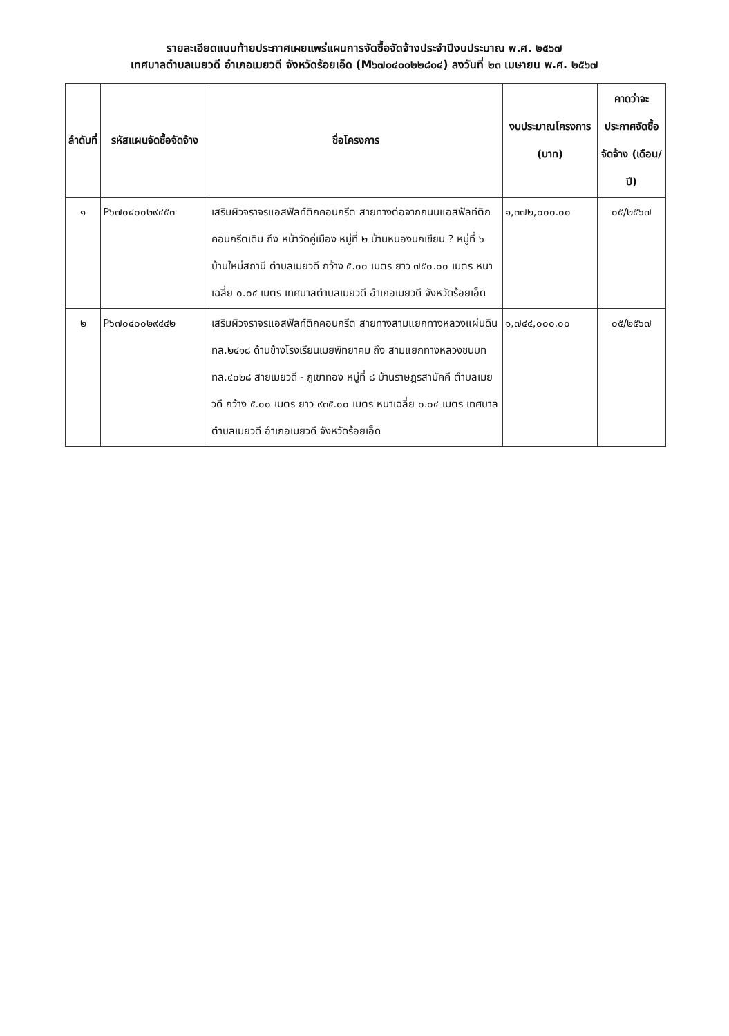รายละเอียดแนบท้ายประกาศเผยแพร่แผนการจัดซื้อจัดจ้างประจำปีงบประมาณ พ.ศ. ๒๕๖๗
เทศบาลตำบลเมยวดี อำเภอเมยวดี จังหวัดร้อยเอ็ด (M๖๗๐๔๐๐๒๒๘๐๔) ลงวันที่ ๒๓ เมษายน พ.ศ. ๒๕๖๗
| ลำดับที่ | รหัสแผนจัดซื้อจัดจ้าง | ชื่อโครงการ | งบประมาณโครงการ (บาท) | คาดว่าจะประกาศจัดซื้อจัดจ้าง (เดือน/ปี) |
| --- | --- | --- | --- | --- |
| ๑ | P๖๗๐๔๐๐๒๙๔๕๓ | เสริมผิวจราจรแอสฟัลท์ติกคอนกรีต สายทางต่อจากถนนแอสฟัลท์ติกคอนกรีตเดิม ถึง หน้าวัดคู่เมือง หมู่ที่ ๒ บ้านหนองนกเขียน ? หมู่ที่ ๖ บ้านใหม่สถานี ตำบลเมยวดี กว้าง ๕.๐๐ เมตร ยาว ๗๕๐.๐๐ เมตร หนาเฉลี่ย ๐.๐๔ เมตร เทศบาลตำบลเมยวดี อำเภอเมยวดี จังหวัดร้อยเอ็ด | ๑,๓๗๒,๐๐๐.๐๐ | ๐๕/๒๕๖๗ |
| ๒ | P๖๗๐๔๐๐๒๙๔๔๒ | เสริมผิวจราจรแอสฟัลท์ติกคอนกรีต สายทางสามแยกทางหลวงแผ่นดิน ทล.๒๔๑๘ ด้านข้างโรงเรียนเมยพิทยาคม ถึง สามแยกทางหลวงชนบท ทล.๔๐๒๘ สายเมยวดี - ภูเขาทอง หมู่ที่ ๘ บ้านราษฎรสามัคคี ตำบลเมยวดี กว้าง ๕.๐๐ เมตร ยาว ๙๓๕.๐๐ เมตร หนาเฉลี่ย ๐.๐๔ เมตร เทศบาลตำบลเมยวดี อำเภอเมยวดี จังหวัดร้อยเอ็ด | ๑,๗๔๔,๐๐๐.๐๐ | ๐๕/๒๕๖๗ |